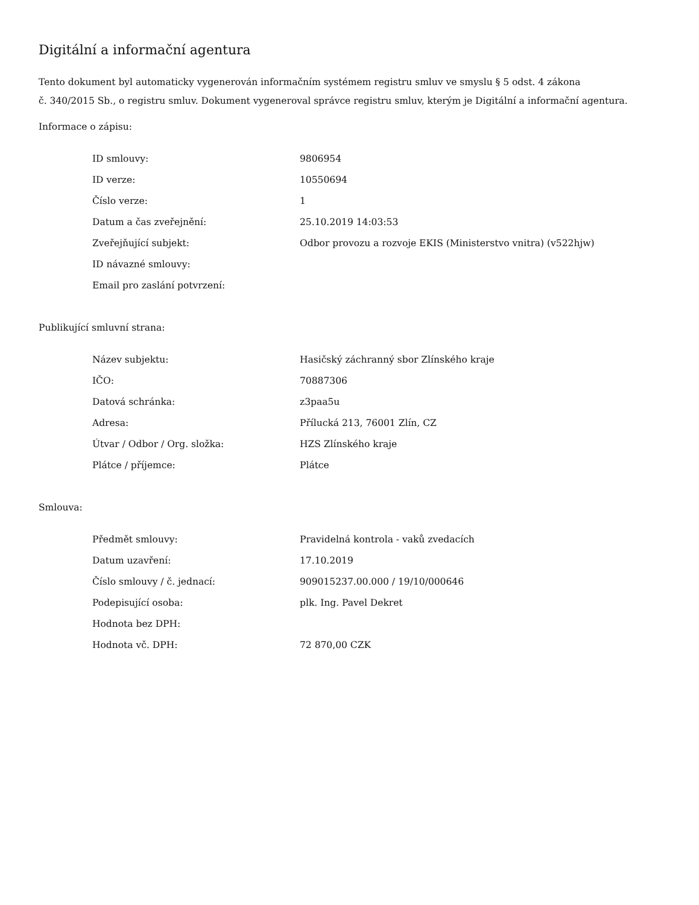Digitální a informační agentura
Tento dokument byl automaticky vygenerován informačním systémem registru smluv ve smyslu § 5 odst. 4 zákona
č. 340/2015 Sb., o registru smluv. Dokument vygeneroval správce registru smluv, kterým je Digitální a informační agentura.
Informace o zápisu:
| ID smlouvy: | 9806954 |
| ID verze: | 10550694 |
| Číslo verze: | 1 |
| Datum a čas zveřejnění: | 25.10.2019 14:03:53 |
| Zveřejňující subjekt: | Odbor provozu a rozvoje EKIS (Ministerstvo vnitra) (v522hjw) |
| ID návazné smlouvy: | |
| Email pro zaslání potvrzení: | |
Publikující smluvní strana:
| Název subjektu: | Hasičský záchranný sbor Zlínského kraje |
| IČO: | 70887306 |
| Datová schránka: | z3paa5u |
| Adresa: | Přílucká 213, 76001 Zlín, CZ |
| Útvar / Odbor / Org. složka: | HZS Zlínského kraje |
| Plátce / příjemce: | Plátce |
Smlouva:
| Předmět smlouvy: | Pravidelná kontrola - vaků zvedacích |
| Datum uzavření: | 17.10.2019 |
| Číslo smlouvy / č. jednací: | 909015237.00.000 / 19/10/000646 |
| Podepisující osoba: | plk. Ing. Pavel Dekret |
| Hodnota bez DPH: | |
| Hodnota vč. DPH: | 72 870,00 CZK |